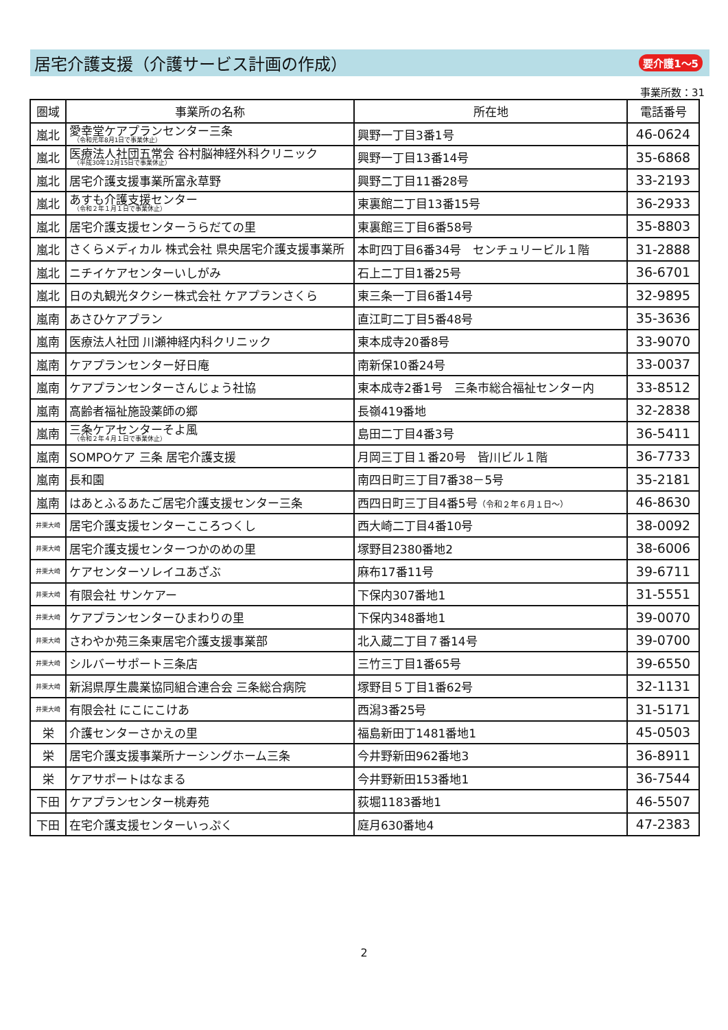居宅介護支援（介護サービス計画の作成）
要介護1～5
事業所数：31
| 圏域 | 事業所の名称 | 所在地 | 電話番号 |
| --- | --- | --- | --- |
| 嵐北 | 愛幸堂ケアプランセンター三条 （令和元年8月1日で事業休止） | 興野一丁目3番1号 | 46-0624 |
| 嵐北 | 医療法人社団五常会 谷村脳神経外科クリニック （平成30年12月15日で事業休止） | 興野一丁目13番14号 | 35-6868 |
| 嵐北 | 居宅介護支援事業所富永草野 | 興野二丁目11番28号 | 33-2193 |
| 嵐北 | あすも介護支援センター （令和２年１月１日で事業休止） | 東裏館二丁目13番15号 | 36-2933 |
| 嵐北 | 居宅介護支援センターうらだての里 | 東裏館三丁目6番58号 | 35-8803 |
| 嵐北 | さくらメディカル 株式会社 県央居宅介護支援事業所 | 本町四丁目6番34号 センチュリービル１階 | 31-2888 |
| 嵐北 | ニチイケアセンターいしがみ | 石上二丁目1番25号 | 36-6701 |
| 嵐北 | 日の丸観光タクシー株式会社 ケアプランさくら | 東三条一丁目6番14号 | 32-9895 |
| 嵐南 | あさひケアプラン | 直江町二丁目5番48号 | 35-3636 |
| 嵐南 | 医療法人社団 川瀬神経内科クリニック | 東本成寺20番8号 | 33-9070 |
| 嵐南 | ケアプランセンター好日庵 | 南新保10番24号 | 33-0037 |
| 嵐南 | ケアプランセンターさんじょう社協 | 東本成寺2番1号 三条市総合福祉センター内 | 33-8512 |
| 嵐南 | 高齢者福祉施設薬師の郷 | 長嶺419番地 | 32-2838 |
| 嵐南 | 三条ケアセンターそよ風 （令和２年４月１日で事業休止） | 島田二丁目4番3号 | 36-5411 |
| 嵐南 | SOMPOケア 三条 居宅介護支援 | 月岡三丁目１番20号 皆川ビル１階 | 36-7733 |
| 嵐南 | 長和園 | 南四日町三丁目7番38－5号 | 35-2181 |
| 嵐南 | はあとふるあたご居宅介護支援センター三条 | 西四日町三丁目4番5号 （令和２年６月１日～） | 46-8630 |
| 井栗大崎 | 居宅介護支援センターこころつくし | 西大崎二丁目4番10号 | 38-0092 |
| 井栗大崎 | 居宅介護支援センターつかのめの里 | 塚野目2380番地2 | 38-6006 |
| 井栗大崎 | ケアセンターソレイユあざぶ | 麻布17番11号 | 39-6711 |
| 井栗大崎 | 有限会社 サンケアー | 下保内307番地1 | 31-5551 |
| 井栗大崎 | ケアプランセンターひまわりの里 | 下保内348番地1 | 39-0070 |
| 井栗大崎 | さわやか苑三条東居宅介護支援事業部 | 北入蔵二丁目７番14号 | 39-0700 |
| 井栗大崎 | シルバーサポート三条店 | 三竹三丁目1番65号 | 39-6550 |
| 井栗大崎 | 新潟県厚生農業協同組合連合会 三条総合病院 | 塚野目５丁目1番62号 | 32-1131 |
| 井栗大崎 | 有限会社 にこにこけあ | 西潟3番25号 | 31-5171 |
| 栄 | 介護センターさかえの里 | 福島新田丁1481番地1 | 45-0503 |
| 栄 | 居宅介護支援事業所ナーシングホーム三条 | 今井野新田962番地3 | 36-8911 |
| 栄 | ケアサポートはなまる | 今井野新田153番地1 | 36-7544 |
| 下田 | ケアプランセンター桃寿苑 | 荻堀1183番地1 | 46-5507 |
| 下田 | 在宅介護支援センターいっぷく | 庭月630番地4 | 47-2383 |
2